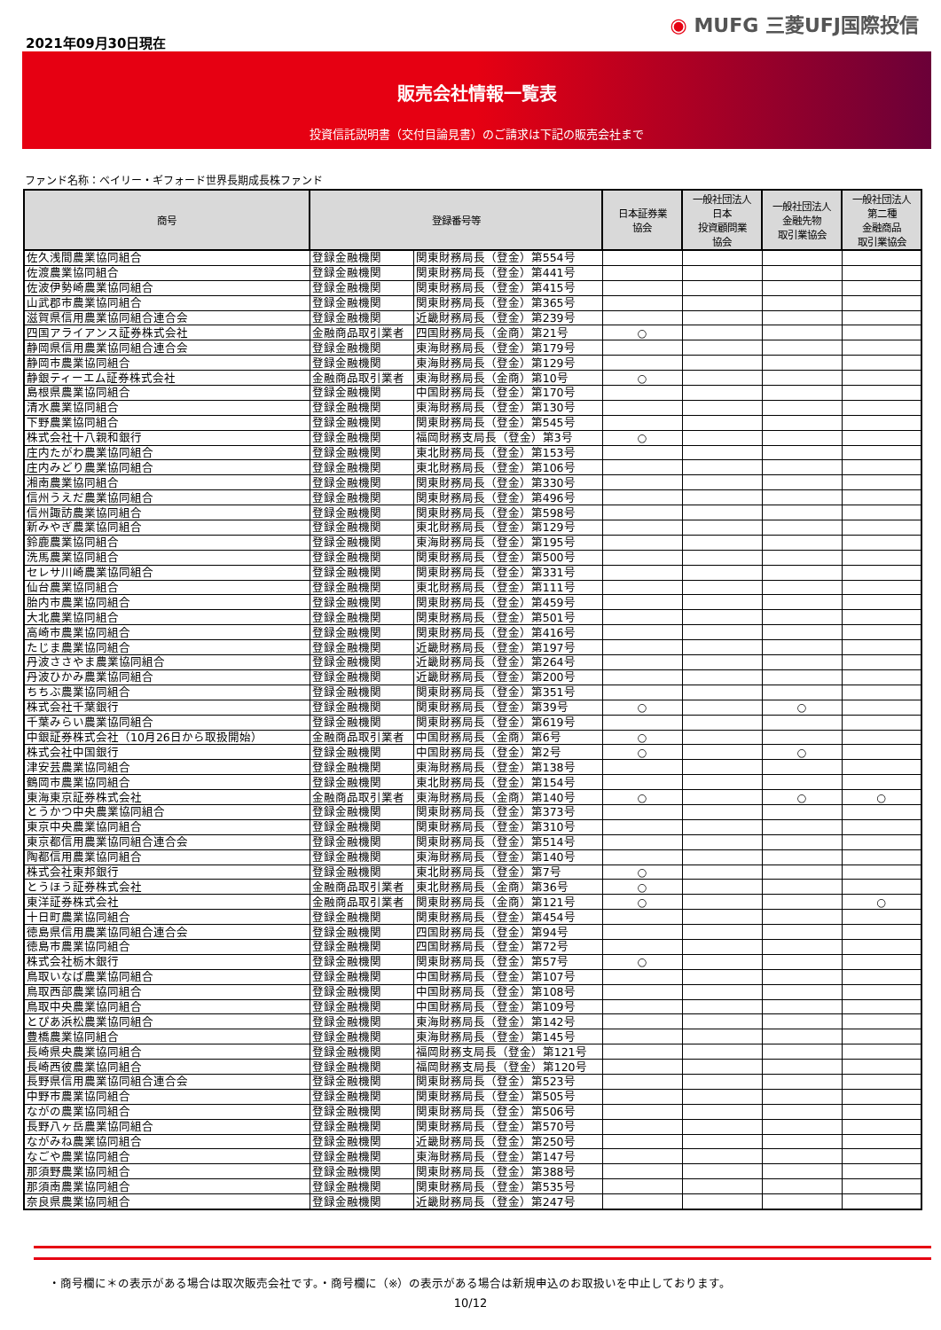2021年09月30日現在
◉ MUFG 三菱UFJ国際投信
販売会社情報一覧表
投資信託説明書（交付目論見書）のご請求は下記の販売会社まで
ファンド名称：ベイリー・ギフォード世界長期成長株ファンド
| 商号 | 登録番号等 | | 日本証券業 協会 | 一般社団法人 日本 投資顧問業 協会 | 一般社団法人 金融先物 取引業協会 | 一般社団法人 第二種 金融商品 取引業協会 |
| --- | --- | --- | --- | --- | --- | --- |
| 佐久浅間農業協同組合 | 登録金融機関 | 関東財務局長（登金）第554号 | | | | |
| 佐渡農業協同組合 | 登録金融機関 | 関東財務局長（登金）第441号 | | | | |
| 佐波伊勢崎農業協同組合 | 登録金融機関 | 関東財務局長（登金）第415号 | | | | |
| 山武郡市農業協同組合 | 登録金融機関 | 関東財務局長（登金）第365号 | | | | |
| 滋賀県信用農業協同組合連合会 | 登録金融機関 | 近畿財務局長（登金）第239号 | | | | |
| 四国アライアンス証券株式会社 | 金融商品取引業者 | 四国財務局長（金商）第21号 | ○ | | | |
| 静岡県信用農業協同組合連合会 | 登録金融機関 | 東海財務局長（登金）第179号 | | | | |
| 静岡市農業協同組合 | 登録金融機関 | 東海財務局長（登金）第129号 | | | | |
| 静銀ティーエム証券株式会社 | 金融商品取引業者 | 東海財務局長（金商）第10号 | ○ | | | |
| 島根県農業協同組合 | 登録金融機関 | 中国財務局長（登金）第170号 | | | | |
| 清水農業協同組合 | 登録金融機関 | 東海財務局長（登金）第130号 | | | | |
| 下野農業協同組合 | 登録金融機関 | 関東財務局長（登金）第545号 | | | | |
| 株式会社十八親和銀行 | 登録金融機関 | 福岡財務支局長（登金）第3号 | ○ | | | |
| 庄内たがわ農業協同組合 | 登録金融機関 | 東北財務局長（登金）第153号 | | | | |
| 庄内みどり農業協同組合 | 登録金融機関 | 東北財務局長（登金）第106号 | | | | |
| 湘南農業協同組合 | 登録金融機関 | 関東財務局長（登金）第330号 | | | | |
| 信州うえだ農業協同組合 | 登録金融機関 | 関東財務局長（登金）第496号 | | | | |
| 信州諏訪農業協同組合 | 登録金融機関 | 関東財務局長（登金）第598号 | | | | |
| 新みやぎ農業協同組合 | 登録金融機関 | 東北財務局長（登金）第129号 | | | | |
| 鈴鹿農業協同組合 | 登録金融機関 | 東海財務局長（登金）第195号 | | | | |
| 洗馬農業協同組合 | 登録金融機関 | 関東財務局長（登金）第500号 | | | | |
| セレサ川崎農業協同組合 | 登録金融機関 | 関東財務局長（登金）第331号 | | | | |
| 仙台農業協同組合 | 登録金融機関 | 東北財務局長（登金）第111号 | | | | |
| 胎内市農業協同組合 | 登録金融機関 | 関東財務局長（登金）第459号 | | | | |
| 大北農業協同組合 | 登録金融機関 | 関東財務局長（登金）第501号 | | | | |
| 高崎市農業協同組合 | 登録金融機関 | 関東財務局長（登金）第416号 | | | | |
| たじま農業協同組合 | 登録金融機関 | 近畿財務局長（登金）第197号 | | | | |
| 丹波ささやま農業協同組合 | 登録金融機関 | 近畿財務局長（登金）第264号 | | | | |
| 丹波ひかみ農業協同組合 | 登録金融機関 | 近畿財務局長（登金）第200号 | | | | |
| ちちぶ農業協同組合 | 登録金融機関 | 関東財務局長（登金）第351号 | | | | |
| 株式会社千葉銀行 | 登録金融機関 | 関東財務局長（登金）第39号 | ○ | | ○ | |
| 千葉みらい農業協同組合 | 登録金融機関 | 関東財務局長（登金）第619号 | | | | |
| 中銀証券株式会社（10月26日から取扱開始） | 金融商品取引業者 | 中国財務局長（金商）第6号 | ○ | | | |
| 株式会社中国銀行 | 登録金融機関 | 中国財務局長（登金）第2号 | ○ | | ○ | |
| 津安芸農業協同組合 | 登録金融機関 | 東海財務局長（登金）第138号 | | | | |
| 鶴岡市農業協同組合 | 登録金融機関 | 東北財務局長（登金）第154号 | | | | |
| 東海東京証券株式会社 | 金融商品取引業者 | 東海財務局長（金商）第140号 | ○ | | ○ | ○ |
| とうかつ中央農業協同組合 | 登録金融機関 | 関東財務局長（登金）第373号 | | | | |
| 東京中央農業協同組合 | 登録金融機関 | 関東財務局長（登金）第310号 | | | | |
| 東京都信用農業協同組合連合会 | 登録金融機関 | 関東財務局長（登金）第514号 | | | | |
| 陶都信用農業協同組合 | 登録金融機関 | 東海財務局長（登金）第140号 | | | | |
| 株式会社東邦銀行 | 登録金融機関 | 東北財務局長（登金）第7号 | ○ | | | |
| とうほう証券株式会社 | 金融商品取引業者 | 東北財務局長（金商）第36号 | ○ | | | |
| 東洋証券株式会社 | 金融商品取引業者 | 関東財務局長（金商）第121号 | ○ | | | ○ |
| 十日町農業協同組合 | 登録金融機関 | 関東財務局長（登金）第454号 | | | | |
| 徳島県信用農業協同組合連合会 | 登録金融機関 | 四国財務局長（登金）第94号 | | | | |
| 徳島市農業協同組合 | 登録金融機関 | 四国財務局長（登金）第72号 | | | | |
| 株式会社栃木銀行 | 登録金融機関 | 関東財務局長（登金）第57号 | ○ | | | |
| 鳥取いなば農業協同組合 | 登録金融機関 | 中国財務局長（登金）第107号 | | | | |
| 鳥取西部農業協同組合 | 登録金融機関 | 中国財務局長（登金）第108号 | | | | |
| 鳥取中央農業協同組合 | 登録金融機関 | 中国財務局長（登金）第109号 | | | | |
| とぴあ浜松農業協同組合 | 登録金融機関 | 東海財務局長（登金）第142号 | | | | |
| 豊橋農業協同組合 | 登録金融機関 | 東海財務局長（登金）第145号 | | | | |
| 長崎県央農業協同組合 | 登録金融機関 | 福岡財務支局長（登金）第121号 | | | | |
| 長崎西彼農業協同組合 | 登録金融機関 | 福岡財務支局長（登金）第120号 | | | | |
| 長野県信用農業協同組合連合会 | 登録金融機関 | 関東財務局長（登金）第523号 | | | | |
| 中野市農業協同組合 | 登録金融機関 | 関東財務局長（登金）第505号 | | | | |
| ながの農業協同組合 | 登録金融機関 | 関東財務局長（登金）第506号 | | | | |
| 長野八ヶ岳農業協同組合 | 登録金融機関 | 関東財務局長（登金）第570号 | | | | |
| ながみね農業協同組合 | 登録金融機関 | 近畿財務局長（登金）第250号 | | | | |
| なごや農業協同組合 | 登録金融機関 | 東海財務局長（登金）第147号 | | | | |
| 那須野農業協同組合 | 登録金融機関 | 関東財務局長（登金）第388号 | | | | |
| 那須南農業協同組合 | 登録金融機関 | 関東財務局長（登金）第535号 | | | | |
| 奈良県農業協同組合 | 登録金融機関 | 近畿財務局長（登金）第247号 | | | | |
・商号欄に＊の表示がある場合は取次販売会社です。・商号欄に（※）の表示がある場合は新規申込のお取扱いを中止しております。
10/12